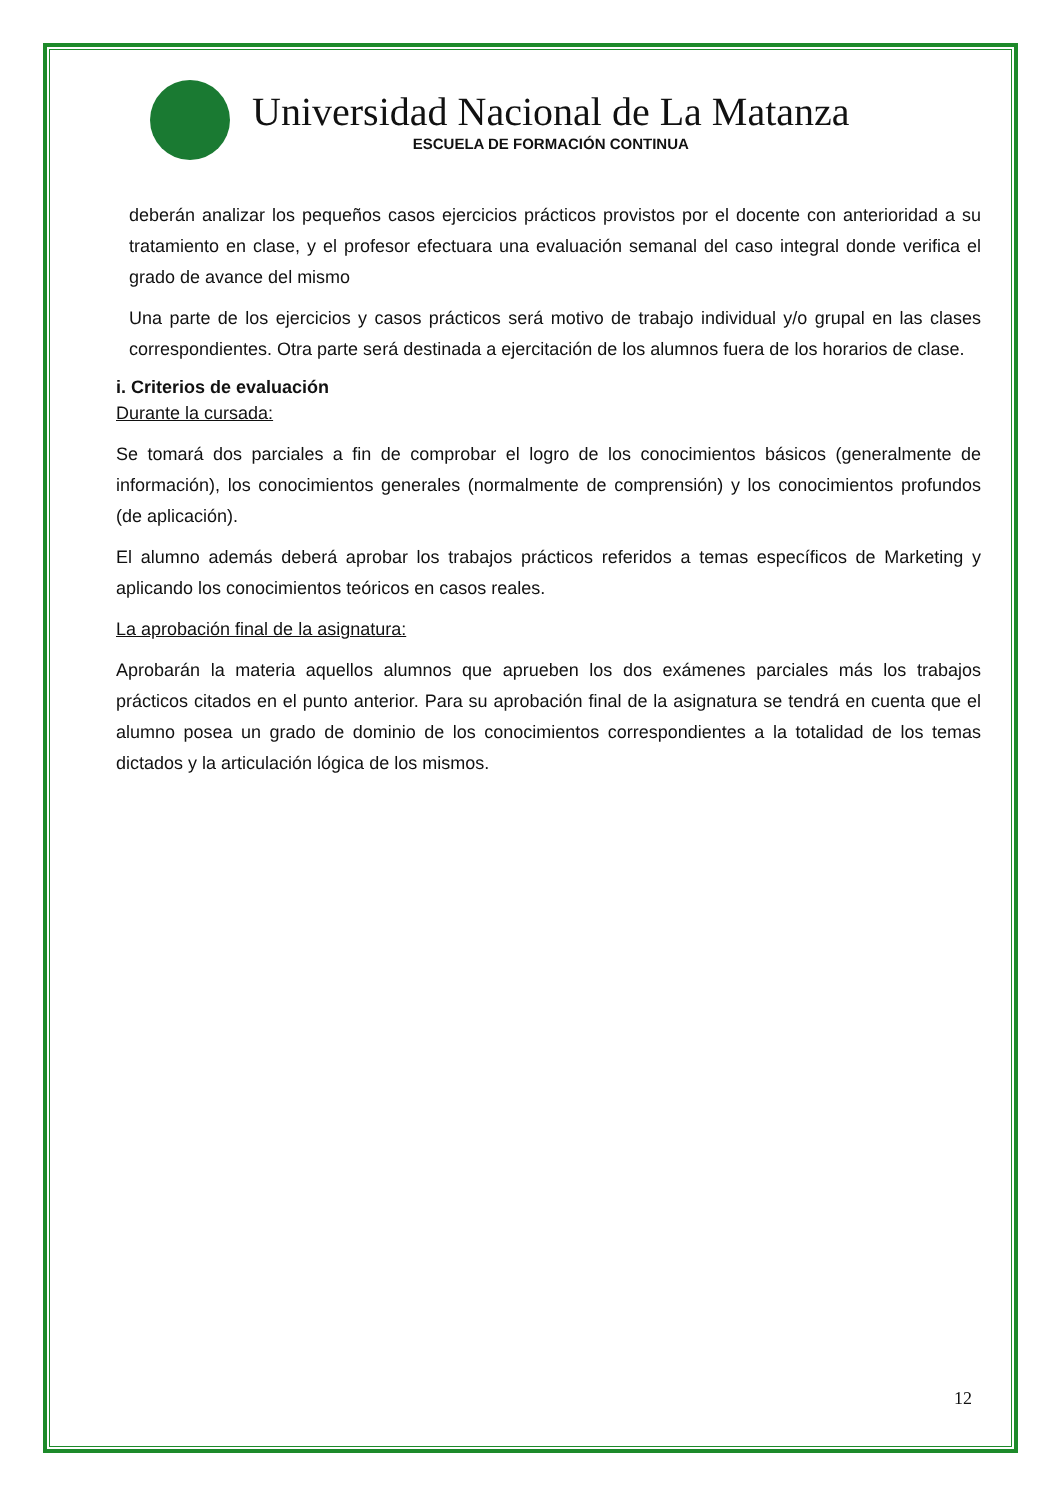Universidad Nacional de La Matanza
ESCUELA DE FORMACIÓN CONTINUA
deberán analizar los pequeños casos ejercicios prácticos provistos por el docente con anterioridad a su tratamiento en clase, y el profesor efectuara una evaluación semanal del caso integral donde verifica el grado de avance del mismo
Una parte de los ejercicios y casos prácticos será motivo de trabajo individual y/o grupal en las clases correspondientes. Otra parte será destinada a ejercitación de los alumnos fuera de los horarios de clase.
i. Criterios de evaluación
Durante la cursada:
Se tomará dos parciales a fin de comprobar el logro de los conocimientos básicos (generalmente de información), los conocimientos generales (normalmente de comprensión) y los conocimientos profundos (de aplicación).
El alumno además deberá aprobar los trabajos prácticos referidos a temas específicos de Marketing y aplicando los conocimientos teóricos en casos reales.
La aprobación final de la asignatura:
Aprobarán la materia aquellos alumnos que aprueben los dos exámenes parciales más los trabajos prácticos citados en el punto anterior. Para su aprobación final de la asignatura se tendrá en cuenta que el alumno posea un grado de dominio de los conocimientos correspondientes a la totalidad de los temas dictados y la articulación lógica de los mismos.
12